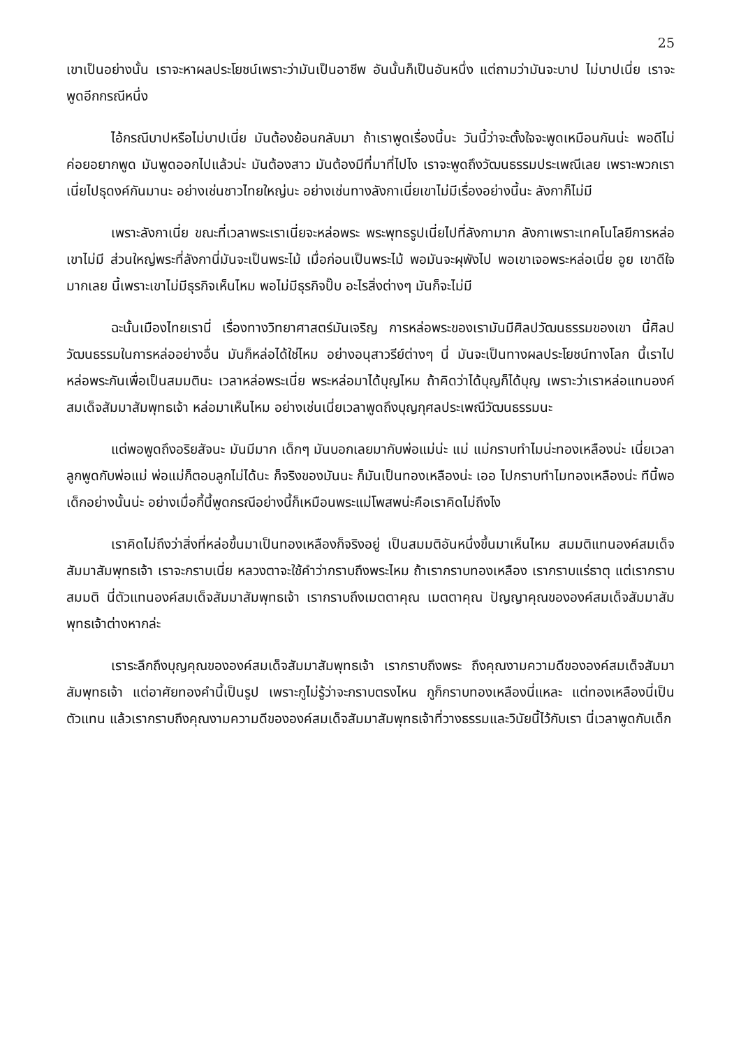25
เขาเป็นอย่างนั้น เราจะหาผลประโยชน์เพราะว่ามันเป็นอาชีพ อันนั้นก็เป็นอันหนึ่ง แต่ถามว่ามันจะบาป ไม่บาปเนี่ย เราจะพูดอีกกรณีหนึ่ง
ไอ้กรณีบาปหรือไม่บาปเนี่ย มันต้องย้อนกลับมา ถ้าเราพูดเรื่องนี้นะ วันนี้ว่าจะตั้งใจจะพูดเหมือนกันน่ะ พอดีไม่ค่อยอยากพูด มันพูดออกไปแล้วน่ะ มันต้องสาว มันต้องมีที่มาที่ไปไง เราจะพูดถึงวัฒนธรรมประเพณีเลย เพราะพวกเราเนี่ยไปธุดงค์กันมานะ อย่างเช่นชาวไทยใหญ่นะ อย่างเช่นทางลังกาเนี่ยเขาไม่มีเรื่องอย่างนี้นะ ลังกาก็ไม่มี
เพราะลังกาเนี่ย ขณะที่เวลาพระเราเนี่ยจะหล่อพระ พระพุทธรูปเนี่ยไปที่ลังกามาก ลังกาเพราะเทคโนโลยีการหล่อเขาไม่มี ส่วนใหญ่พระที่ลังกานี่มันจะเป็นพระไม้ เมื่อก่อนเป็นพระไม้ พอมันจะผุพังไป พอเขาเจอพระหล่อเนี่ย อูย เขาดีใจมากเลย นี้เพราะเขาไม่มีธุรกิจเห็นไหม พอไม่มีธุรกิจปั๊บ อะไรสิ่งต่างๆ มันก็จะไม่มี
ฉะนั้นเมืองไทยเรานี่ เรื่องทางวิทยาศาสตร์มันเจริญ การหล่อพระของเรามันมีศิลปวัฒนธรรมของเขา นี้ศิลปวัฒนธรรมในการหล่ออย่างอื่น มันก็หล่อได้ใช่ไหม อย่างอนุสาวรีย์ต่างๆ นี่ มันจะเป็นทางผลประโยชน์ทางโลก นี้เราไปหล่อพระกันเพื่อเป็นสมมตินะ เวลาหล่อพระเนี่ย พระหล่อมาได้บุญไหม ถ้าคิดว่าได้บุญก็ได้บุญ เพราะว่าเราหล่อแทนองค์สมเด็จสัมมาสัมพุทธเจ้า หล่อมาเห็นไหม อย่างเช่นเนี่ยเวลาพูดถึงบุญกุศลประเพณีวัฒนธรรมนะ
แต่พอพูดถึงอริยสัจนะ มันมีมาก เด็กๆ มันบอกเลยมากับพ่อแม่น่ะ แม่ แม่กราบทำไมน่ะทองเหลืองน่ะ เนี่ยเวลาลูกพูดกับพ่อแม่ พ่อแม่ก็ตอบลูกไม่ได้นะ ก็จริงของมันนะ ก็มันเป็นทองเหลืองน่ะ เออ ไปกราบทำไมทองเหลืองน่ะ ทีนี้พอเด็กอย่างนั้นน่ะ อย่างเมื่อกี้นี้พูดกรณีอย่างนี้ก็เหมือนพระแม่โพสพน่ะคือเราคิดไม่ถึงไง
เราคิดไม่ถึงว่าสิ่งที่หล่อขึ้นมาเป็นทองเหลืองก็จริงอยู่ เป็นสมมติอันหนึ่งขึ้นมาเห็นไหม สมมติแทนองค์สมเด็จสัมมาสัมพุทธเจ้า เราจะกราบเนี่ย หลวงตาจะใช้คำว่ากราบถึงพระไหม ถ้าเรากราบทองเหลือง เรากราบแร่ธาตุ แต่เรากราบสมมติ นี่ตัวแทนองค์สมเด็จสัมมาสัมพุทธเจ้า เรากราบถึงเมตตาคุณ เมตตาคุณ ปัญญาคุณขององค์สมเด็จสัมมาสัมพุทธเจ้าต่างหากล่ะ
เราระลึกถึงบุญคุณขององค์สมเด็จสัมมาสัมพุทธเจ้า เรากราบถึงพระ ถึงคุณงามความดีขององค์สมเด็จสัมมาสัมพุทธเจ้า แต่อาศัยทองคำนี้เป็นรูป เพราะกูไม่รู้ว่าจะกราบตรงไหน กูก็กราบทองเหลืองนี่แหละ แต่ทองเหลืองนี่เป็นตัวแทน แล้วเรากราบถึงคุณงามความดีขององค์สมเด็จสัมมาสัมพุทธเจ้าที่วางธรรมและวินัยนี้ไว้กับเรา นี่เวลาพูดกับเด็ก